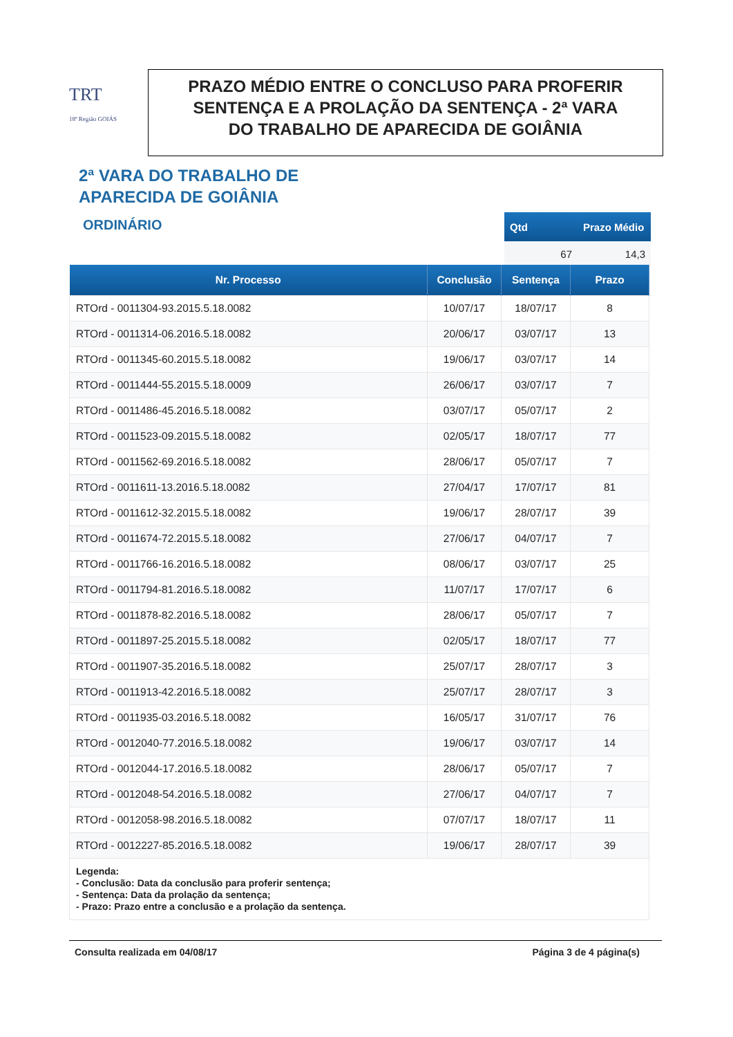TRT
18ª Região GOIÁS
PRAZO MÉDIO ENTRE O CONCLUSO PARA PROFERIR
SENTENÇA E A PROLAÇÃO DA SENTENÇA - 2ª VARA
DO TRABALHO DE APARECIDA DE GOIÂNIA
2ª VARA DO TRABALHO DE
APARECIDA DE GOIÂNIA
ORDINÁRIO
| Qtd | Prazo Médio |
| --- | --- |
| 67 | 14,3 |
| Nr. Processo | Conclusão | Sentença | Prazo |
| --- | --- | --- | --- |
| RTOrd - 0011304-93.2015.5.18.0082 | 10/07/17 | 18/07/17 | 8 |
| RTOrd - 0011314-06.2016.5.18.0082 | 20/06/17 | 03/07/17 | 13 |
| RTOrd - 0011345-60.2015.5.18.0082 | 19/06/17 | 03/07/17 | 14 |
| RTOrd - 0011444-55.2015.5.18.0009 | 26/06/17 | 03/07/17 | 7 |
| RTOrd - 0011486-45.2016.5.18.0082 | 03/07/17 | 05/07/17 | 2 |
| RTOrd - 0011523-09.2015.5.18.0082 | 02/05/17 | 18/07/17 | 77 |
| RTOrd - 0011562-69.2016.5.18.0082 | 28/06/17 | 05/07/17 | 7 |
| RTOrd - 0011611-13.2016.5.18.0082 | 27/04/17 | 17/07/17 | 81 |
| RTOrd - 0011612-32.2015.5.18.0082 | 19/06/17 | 28/07/17 | 39 |
| RTOrd - 0011674-72.2015.5.18.0082 | 27/06/17 | 04/07/17 | 7 |
| RTOrd - 0011766-16.2016.5.18.0082 | 08/06/17 | 03/07/17 | 25 |
| RTOrd - 0011794-81.2016.5.18.0082 | 11/07/17 | 17/07/17 | 6 |
| RTOrd - 0011878-82.2016.5.18.0082 | 28/06/17 | 05/07/17 | 7 |
| RTOrd - 0011897-25.2015.5.18.0082 | 02/05/17 | 18/07/17 | 77 |
| RTOrd - 0011907-35.2016.5.18.0082 | 25/07/17 | 28/07/17 | 3 |
| RTOrd - 0011913-42.2016.5.18.0082 | 25/07/17 | 28/07/17 | 3 |
| RTOrd - 0011935-03.2016.5.18.0082 | 16/05/17 | 31/07/17 | 76 |
| RTOrd - 0012040-77.2016.5.18.0082 | 19/06/17 | 03/07/17 | 14 |
| RTOrd - 0012044-17.2016.5.18.0082 | 28/06/17 | 05/07/17 | 7 |
| RTOrd - 0012048-54.2016.5.18.0082 | 27/06/17 | 04/07/17 | 7 |
| RTOrd - 0012058-98.2016.5.18.0082 | 07/07/17 | 18/07/17 | 11 |
| RTOrd - 0012227-85.2016.5.18.0082 | 19/06/17 | 28/07/17 | 39 |
| Legenda: - Conclusão: Data da conclusão para proferir sentença; - Sentença: Data da prolação da sentença; - Prazo: Prazo entre a conclusão e a prolação da sentença. | | | |
Consulta realizada em 04/08/17 Página 3 de 4 página(s)